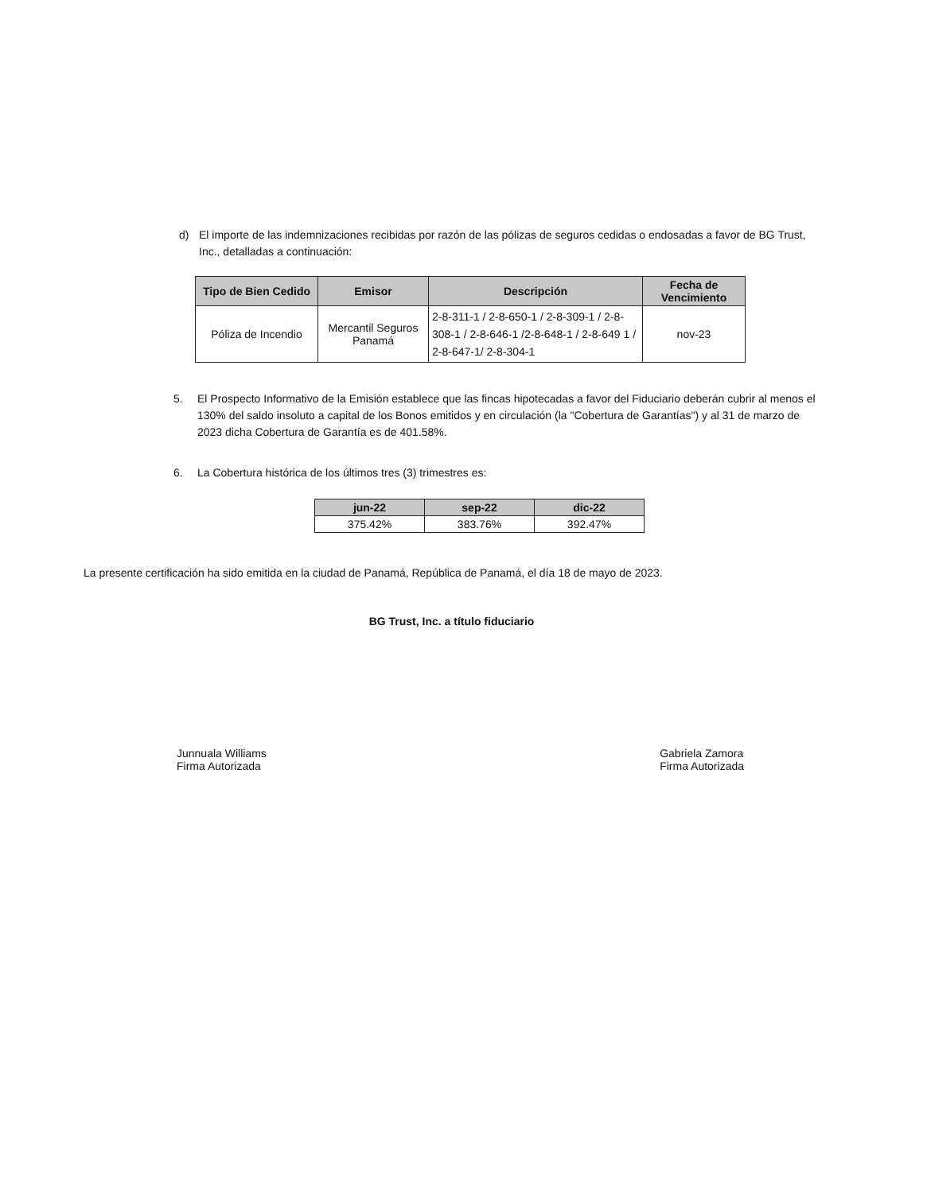d) El importe de las indemnizaciones recibidas por razón de las pólizas de seguros cedidas o endosadas a favor de BG Trust, Inc., detalladas a continuación:
| Tipo de Bien Cedido | Emisor | Descripción | Fecha de Vencimiento |
| --- | --- | --- | --- |
| Póliza de Incendio | Mercantil Seguros Panamá | 2-8-311-1 / 2-8-650-1 / 2-8-309-1 / 2-8-308-1 / 2-8-646-1 /2-8-648-1 / 2-8-649 1 / 2-8-647-1/ 2-8-304-1 | nov-23 |
5. El Prospecto Informativo de la Emisión establece que las fincas hipotecadas a favor del Fiduciario deberán cubrir al menos el 130% del saldo insoluto a capital de los Bonos emitidos y en circulación (la "Cobertura de Garantías") y al 31 de marzo de 2023 dicha Cobertura de Garantía es de 401.58%.
6. La Cobertura histórica de los últimos tres (3) trimestres es:
| jun-22 | sep-22 | dic-22 |
| --- | --- | --- |
| 375.42% | 383.76% | 392.47% |
La presente certificación ha sido emitida en la ciudad de Panamá, República de Panamá, el día 18 de mayo de 2023.
BG Trust, Inc. a título fiduciario
Junnuala Williams
Firma Autorizada
Gabriela Zamora
Firma Autorizada